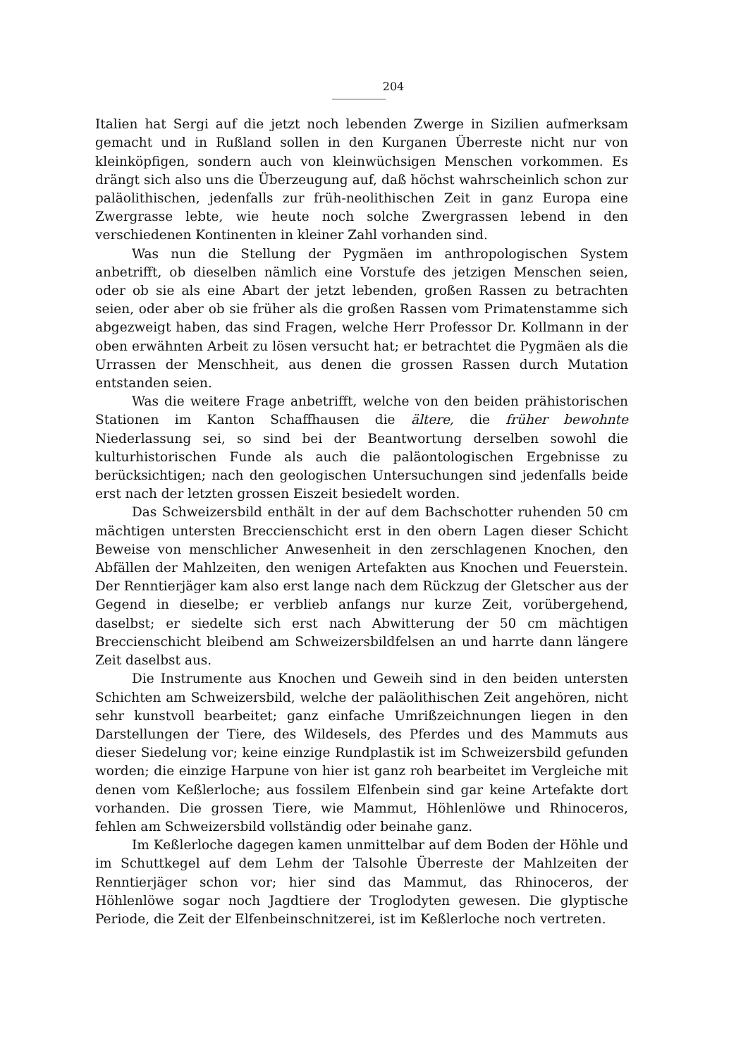204
Italien hat Sergi auf die jetzt noch lebenden Zwerge in Sizilien aufmerksam gemacht und in Rußland sollen in den Kurganen Überreste nicht nur von kleinköpfigen, sondern auch von kleinwüchsigen Menschen vorkommen. Es drängt sich also uns die Überzeugung auf, daß höchst wahrscheinlich schon zur paläolithischen, jedenfalls zur früh-neolithischen Zeit in ganz Europa eine Zwergrasse lebte, wie heute noch solche Zwergrassen lebend in den verschiedenen Kontinenten in kleiner Zahl vorhanden sind.
Was nun die Stellung der Pygmäen im anthropologischen System anbetrifft, ob dieselben nämlich eine Vorstufe des jetzigen Menschen seien, oder ob sie als eine Abart der jetzt lebenden, großen Rassen zu betrachten seien, oder aber ob sie früher als die großen Rassen vom Primatenstamme sich abgezweigt haben, das sind Fragen, welche Herr Professor Dr. Kollmann in der oben erwähnten Arbeit zu lösen versucht hat; er betrachtet die Pygmäen als die Urrassen der Menschheit, aus denen die grossen Rassen durch Mutation entstanden seien.
Was die weitere Frage anbetrifft, welche von den beiden prähistorischen Stationen im Kanton Schaffhausen die ältere, die früher bewohnte Niederlassung sei, so sind bei der Beantwortung derselben sowohl die kulturhistorischen Funde als auch die paläontologischen Ergebnisse zu berücksichtigen; nach den geologischen Untersuchungen sind jedenfalls beide erst nach der letzten grossen Eiszeit besiedelt worden.
Das Schweizersbild enthält in der auf dem Bachschotter ruhenden 50 cm mächtigen untersten Breccienschicht erst in den obern Lagen dieser Schicht Beweise von menschlicher Anwesenheit in den zerschlagenen Knochen, den Abfällen der Mahlzeiten, den wenigen Artefakten aus Knochen und Feuerstein. Der Renntierjäger kam also erst lange nach dem Rückzug der Gletscher aus der Gegend in dieselbe; er verblieb anfangs nur kurze Zeit, vorübergehend, daselbst; er siedelte sich erst nach Abwitterung der 50 cm mächtigen Breccienschicht bleibend am Schweizersbildfelsen an und harrte dann längere Zeit daselbst aus.
Die Instrumente aus Knochen und Geweih sind in den beiden untersten Schichten am Schweizersbild, welche der paläolithischen Zeit angehören, nicht sehr kunstvoll bearbeitet; ganz einfache Umrißzeichnungen liegen in den Darstellungen der Tiere, des Wildesels, des Pferdes und des Mammuts aus dieser Siedelung vor; keine einzige Rundplastik ist im Schweizersbild gefunden worden; die einzige Harpune von hier ist ganz roh bearbeitet im Vergleiche mit denen vom Keßlerloche; aus fossilem Elfenbein sind gar keine Artefakte dort vorhanden. Die grossen Tiere, wie Mammut, Höhlenlöwe und Rhinoceros, fehlen am Schweizersbild vollständig oder beinahe ganz.
Im Keßlerloche dagegen kamen unmittelbar auf dem Boden der Höhle und im Schuttkegel auf dem Lehm der Talsohle Überreste der Mahlzeiten der Renntierjäger schon vor; hier sind das Mammut, das Rhinoceros, der Höhlenlöwe sogar noch Jagdtiere der Troglodyten gewesen. Die glyptische Periode, die Zeit der Elfenbeinschnitzerei, ist im Keßlerloche noch vertreten.